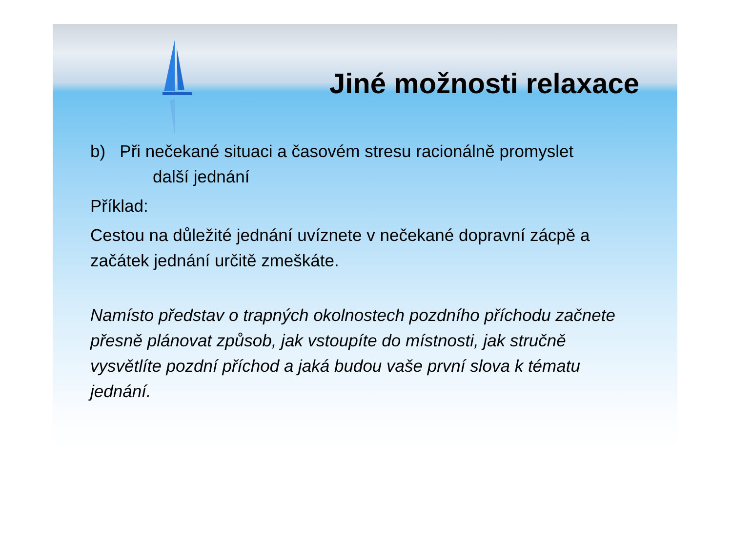Jiné možnosti relaxace
b) Při nečekané situaci a časovém stresu racionálně promyslet
další jednání
Příklad:
Cestou na důležité jednání uvíznete v nečekané dopravní zácpě a začátek jednání určitě zmeškáte.
Namísto představ o trapných okolnostech pozdního příchodu začnete přesně plánovat způsob, jak vstoupíte do místnosti, jak stručně vysvětlíte pozdní příchod a jaká budou vaše první slova k tématu jednání.